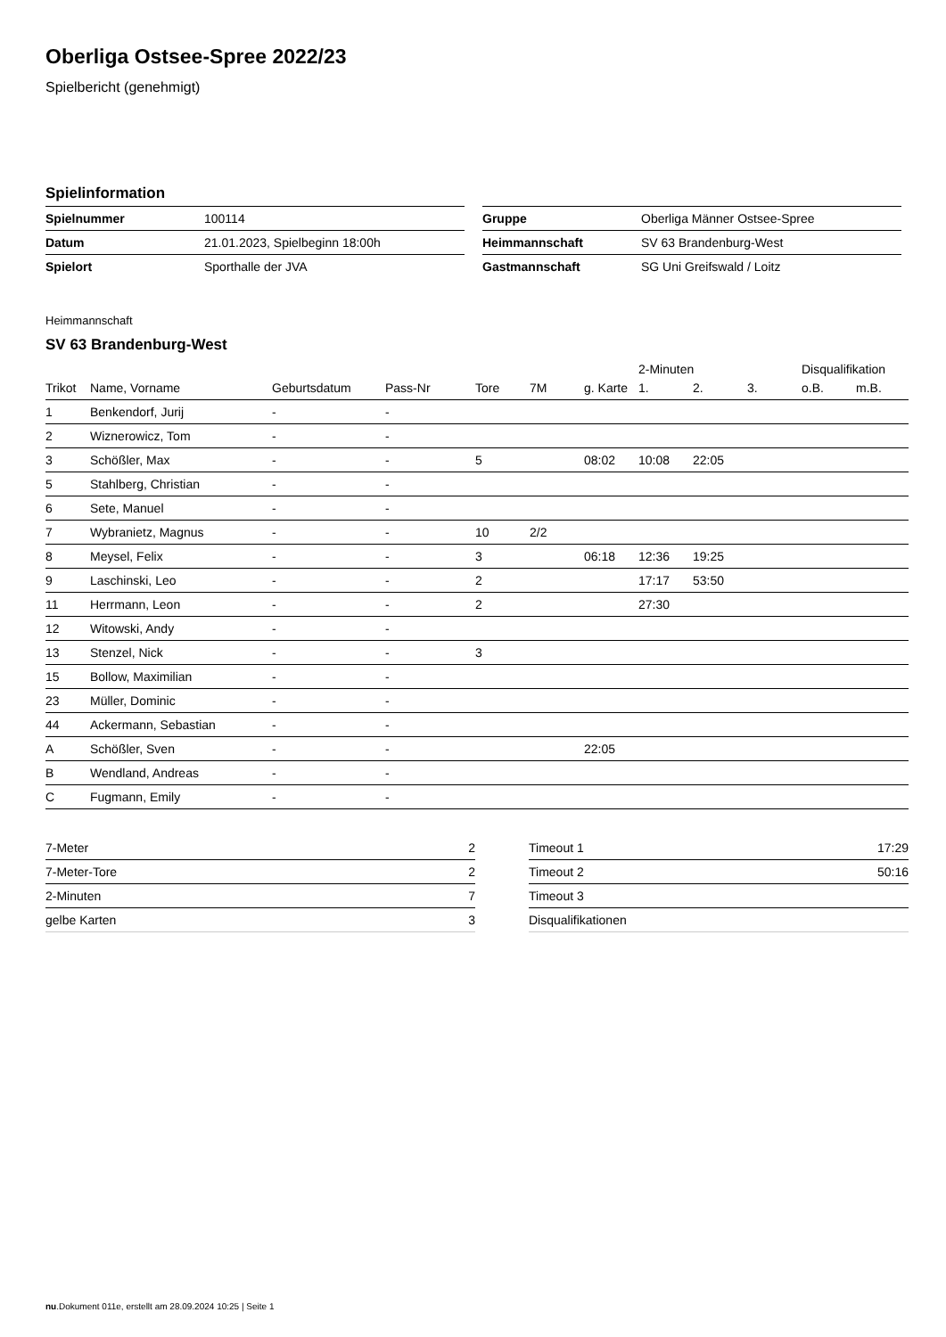Oberliga Ostsee-Spree 2022/23
Spielbericht (genehmigt)
Spielinformation
| Spielnummer | 100114 |
| Datum | 21.01.2023, Spielbeginn 18:00h |
| Spielort | Sporthalle der JVA |
| Gruppe | Oberliga Männer Ostsee-Spree |
| Heimmannschaft | SV 63 Brandenburg-West |
| Gastmannschaft | SG Uni Greifswald / Loitz |
Heimmannschaft
SV 63 Brandenburg-West
| | | | | | | | 2-Minuten | | | Disqualifikation | |
| --- | --- | --- | --- | --- | --- | --- | --- | --- | --- | --- | --- |
| Trikot | Name, Vorname | Geburtsdatum | Pass-Nr | Tore | 7M | g. Karte | 1. | 2. | 3. | o.B. | m.B. |
| 1 | Benkendorf, Jurij | - | - | | | | | | | | |
| 2 | Wiznerowicz, Tom | - | - | | | | | | | | |
| 3 | Schößler, Max | - | - | 5 | | 08:02 | 10:08 | 22:05 | | | |
| 5 | Stahlberg, Christian | - | - | | | | | | | | |
| 6 | Sete, Manuel | - | - | | | | | | | | |
| 7 | Wybranietz, Magnus | - | - | 10 | 2/2 | | | | | | |
| 8 | Meysel, Felix | - | - | 3 | | 06:18 | 12:36 | 19:25 | | | |
| 9 | Laschinski, Leo | - | - | 2 | | | 17:17 | 53:50 | | | |
| 11 | Herrmann, Leon | - | - | 2 | | | 27:30 | | | | |
| 12 | Witowski, Andy | - | - | | | | | | | | |
| 13 | Stenzel, Nick | - | - | 3 | | | | | | | |
| 15 | Bollow, Maximilian | - | - | | | | | | | | |
| 23 | Müller, Dominic | - | - | | | | | | | | |
| 44 | Ackermann, Sebastian | - | - | | | | | | | | |
| A | Schößler, Sven | - | - | | | 22:05 | | | | | |
| B | Wendland, Andreas | - | - | | | | | | | | |
| C | Fugmann, Emily | - | - | | | | | | | | |
| 7-Meter | 2 |
| 7-Meter-Tore | 2 |
| 2-Minuten | 7 |
| gelbe Karten | 3 |
| Timeout 1 | 17:29 |
| Timeout 2 | 50:16 |
| Timeout 3 | |
| Disqualifikationen | |
nu.Dokument 011e, erstellt am 28.09.2024 10:25 | Seite 1